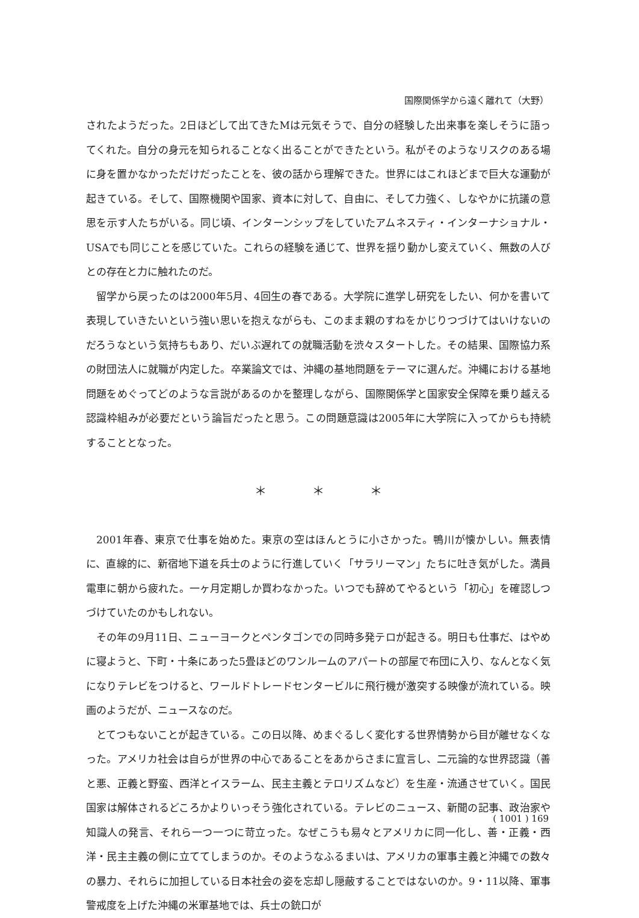国際関係学から遠く離れて（大野）
されたようだった。2日ほどして出てきたMは元気そうで、自分の経験した出来事を楽しそうに語ってくれた。自分の身元を知られることなく出ることができたという。私がそのようなリスクのある場に身を置かなかっただけだったことを、彼の話から理解できた。世界にはこれほどまで巨大な運動が起きている。そして、国際機関や国家、資本に対して、自由に、そして力強く、しなやかに抗議の意思を示す人たちがいる。同じ頃、インターンシップをしていたアムネスティ・インターナショナル・USAでも同じことを感じていた。これらの経験を通じて、世界を揺り動かし変えていく、無数の人びとの存在と力に触れたのだ。
留学から戻ったのは2000年5月、4回生の春である。大学院に進学し研究をしたい、何かを書いて表現していきたいという強い思いを抱えながらも、このまま親のすねをかじりつづけてはいけないのだろうなという気持ちもあり、だいぶ遅れての就職活動を渋々スタートした。その結果、国際協力系の財団法人に就職が内定した。卒業論文では、沖縄の基地問題をテーマに選んだ。沖縄における基地問題をめぐってどのような言説があるのかを整理しながら、国際関係学と国家安全保障を乗り越える認識枠組みが必要だという論旨だったと思う。この問題意識は2005年に大学院に入ってからも持続することとなった。
＊ ＊ ＊
2001年春、東京で仕事を始めた。東京の空はほんとうに小さかった。鴨川が懐かしい。無表情に、直線的に、新宿地下道を兵士のように行進していく「サラリーマン」たちに吐き気がした。満員電車に朝から疲れた。一ヶ月定期しか買わなかった。いつでも辞めてやるという「初心」を確認しつづけていたのかもしれない。
その年の9月11日、ニューヨークとペンタゴンでの同時多発テロが起きる。明日も仕事だ、はやめに寝ようと、下町・十条にあった5畳ほどのワンルームのアパートの部屋で布団に入り、なんとなく気になりテレビをつけると、ワールドトレードセンタービルに飛行機が激突する映像が流れている。映画のようだが、ニュースなのだ。
とてつもないことが起きている。この日以降、めまぐるしく変化する世界情勢から目が離せなくなった。アメリカ社会は自らが世界の中心であることをあからさまに宣言し、二元論的な世界認識（善と悪、正義と野蛮、西洋とイスラーム、民主主義とテロリズムなど）を生産・流通させていく。国民国家は解体されるどころかよりいっそう強化されている。テレビのニュース、新聞の記事、政治家や知識人の発言、それら一つ一つに苛立った。なぜこうも易々とアメリカに同一化し、善・正義・西洋・民主主義の側に立ててしまうのか。そのようなふるまいは、アメリカの軍事主義と沖縄での数々の暴力、それらに加担している日本社会の姿を忘却し隠蔽することではないのか。9・11以降、軍事警戒度を上げた沖縄の米軍基地では、兵士の銃口が
( 1001 ) 169